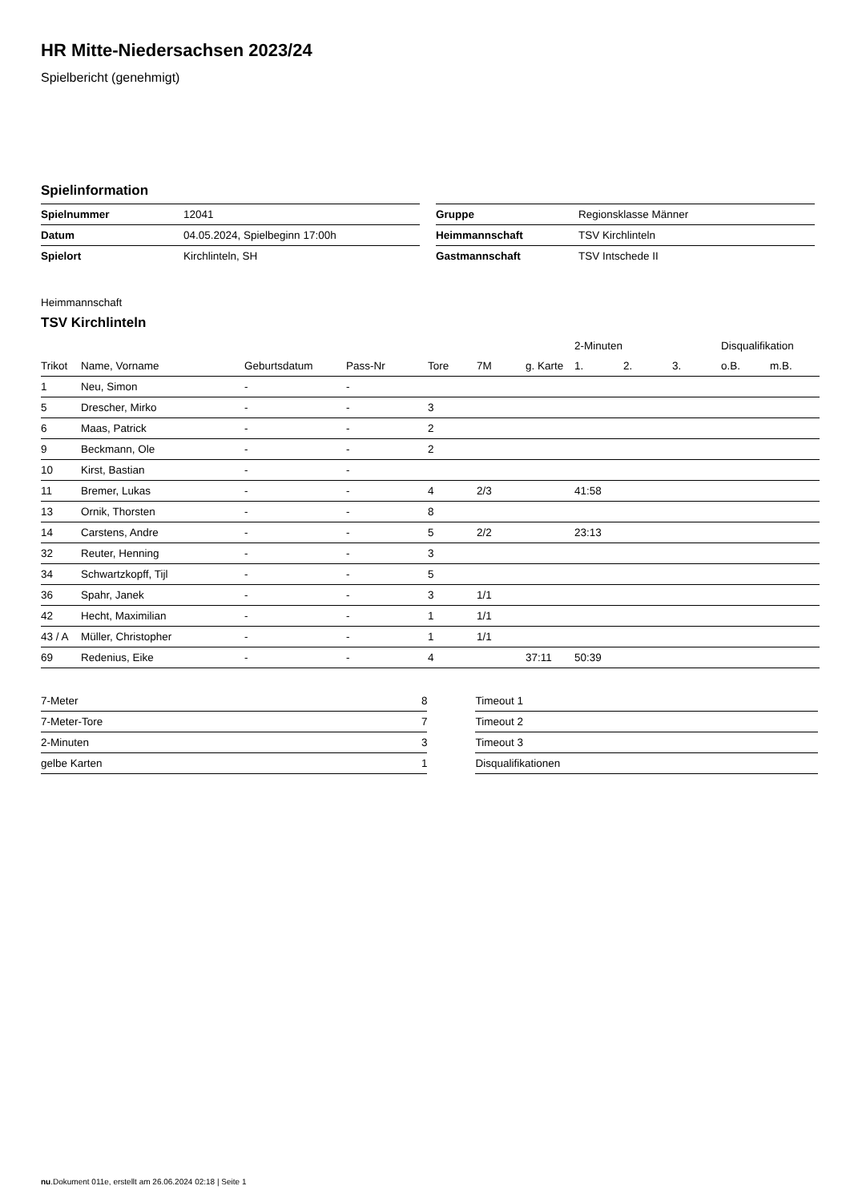HR Mitte-Niedersachsen 2023/24
Spielbericht (genehmigt)
Spielinformation
| Spielnummer | 12041 |
| Datum | 04.05.2024, Spielbeginn 17:00h |
| Spielort | Kirchlinteln, SH |
| Gruppe | Regionsklasse Männer |
| Heimmannschaft | TSV Kirchlinteln |
| Gastmannschaft | TSV Intschede II |
Heimmannschaft
TSV Kirchlinteln
| | | | | | | | 2-Minuten | | | Disqualifikation | |
| --- | --- | --- | --- | --- | --- | --- | --- | --- | --- | --- | --- |
| Trikot | Name, Vorname | Geburtsdatum | Pass-Nr | Tore | 7M | g. Karte | 1. | 2. | 3. | o.B. | m.B. |
| 1 | Neu, Simon | - | - | | | | | | | | |
| 5 | Drescher, Mirko | - | - | 3 | | | | | | | |
| 6 | Maas, Patrick | - | - | 2 | | | | | | | |
| 9 | Beckmann, Ole | - | - | 2 | | | | | | | |
| 10 | Kirst, Bastian | - | - | | | | | | | | |
| 11 | Bremer, Lukas | - | - | 4 | 2/3 | | 41:58 | | | | |
| 13 | Ornik, Thorsten | - | - | 8 | | | | | | | |
| 14 | Carstens, Andre | - | - | 5 | 2/2 | | 23:13 | | | | |
| 32 | Reuter, Henning | - | - | 3 | | | | | | | |
| 34 | Schwartzkopff, Tijl | - | - | 5 | | | | | | | |
| 36 | Spahr, Janek | - | - | 3 | 1/1 | | | | | | |
| 42 | Hecht, Maximilian | - | - | 1 | 1/1 | | | | | | |
| 43 / A | Müller, Christopher | - | - | 1 | 1/1 | | | | | | |
| 69 | Redenius, Eike | - | - | 4 | | 37:11 | 50:39 | | | | |
| 7-Meter | 8 |
| 7-Meter-Tore | 7 |
| 2-Minuten | 3 |
| gelbe Karten | 1 |
| Timeout 1 |
| Timeout 2 |
| Timeout 3 |
| Disqualifikationen |
nu.Dokument 011e, erstellt am 26.06.2024 02:18 | Seite 1